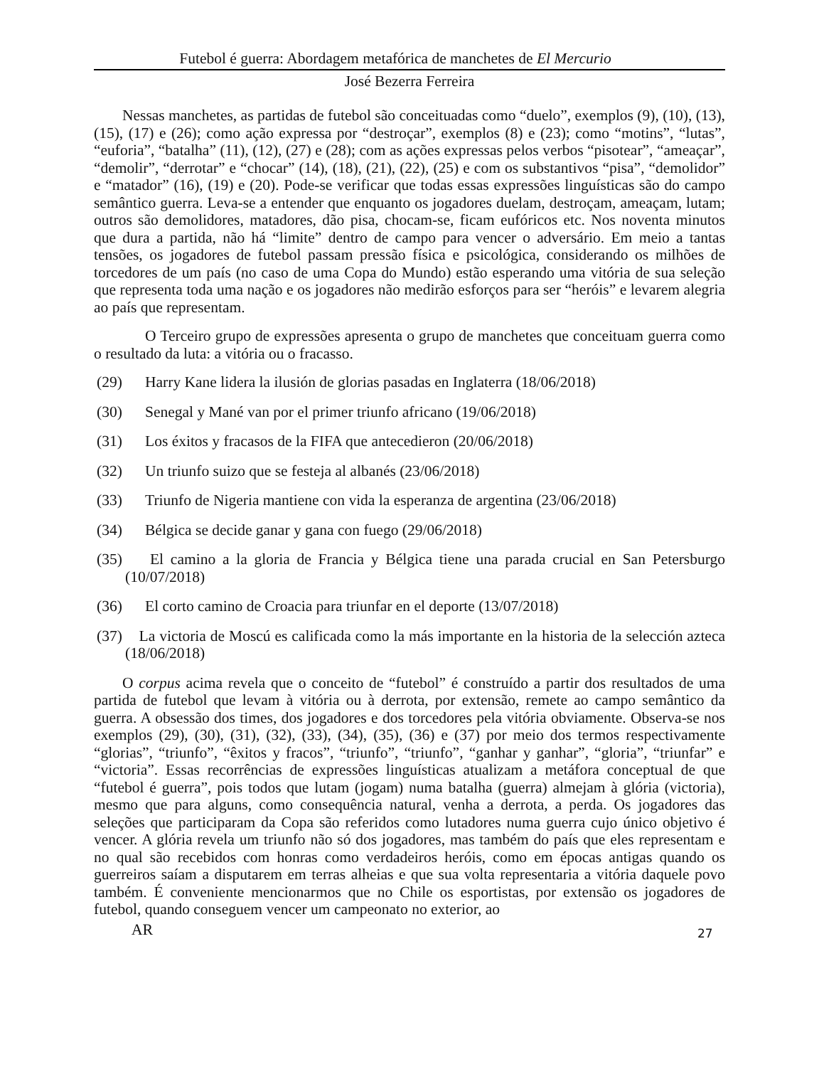Futebol é guerra: Abordagem metafórica de manchetes de El Mercurio
José Bezerra Ferreira
Nessas manchetes, as partidas de futebol são conceituadas como “duelo”, exemplos (9), (10), (13), (15), (17) e (26); como ação expressa por “destroçar”, exemplos (8) e (23); como “motins”, “lutas”, “euforia”, “batalha” (11), (12), (27) e (28); com as ações expressas pelos verbos “pisotear”, “ameaçar”, “demolir”, “derrotar” e “chocar” (14), (18), (21), (22), (25) e com os substantivos “pisa”, “demolidor” e “matador” (16), (19) e (20). Pode-se verificar que todas essas expressões linguísticas são do campo semântico guerra. Leva-se a entender que enquanto os jogadores duelam, destroçam, ameaçam, lutam; outros são demolidores, matadores, dão pisa, chocam-se, ficam eufóricos etc. Nos noventa minutos que dura a partida, não há “limite” dentro de campo para vencer o adversário. Em meio a tantas tensões, os jogadores de futebol passam pressão física e psicológica, considerando os milhões de torcedores de um país (no caso de uma Copa do Mundo) estão esperando uma vitória de sua seleção que representa toda uma nação e os jogadores não medirão esforços para ser “heróis” e levarem alegria ao país que representam.
O Terceiro grupo de expressões apresenta o grupo de manchetes que conceituam guerra como o resultado da luta: a vitória ou o fracasso.
(29) Harry Kane lidera la ilusión de glorias pasadas en Inglaterra (18/06/2018)
(30) Senegal y Mané van por el primer triunfo africano (19/06/2018)
(31) Los éxitos y fracasos de la FIFA que antecedieron (20/06/2018)
(32) Un triunfo suizo que se festeja al albanés (23/06/2018)
(33) Triunfo de Nigeria mantiene con vida la esperanza de argentina (23/06/2018)
(34) Bélgica se decide ganar y gana con fuego (29/06/2018)
(35) El camino a la gloria de Francia y Bélgica tiene una parada crucial en San Petersburgo (10/07/2018)
(36) El corto camino de Croacia para triunfar en el deporte (13/07/2018)
(37) La victoria de Moscú es calificada como la más importante en la historia de la selección azteca (18/06/2018)
O corpus acima revela que o conceito de “futebol” é construído a partir dos resultados de uma partida de futebol que levam à vitória ou à derrota, por extensão, remete ao campo semântico da guerra. A obsessão dos times, dos jogadores e dos torcedores pela vitória obviamente. Observa-se nos exemplos (29), (30), (31), (32), (33), (34), (35), (36) e (37) por meio dos termos respectivamente “glorias”, “triunfo”, “êxitos y fracos”, “triunfo”, “triunfo”, “ganhar y ganhar”, “gloria”, “triunfar” e “victoria”. Essas recorrências de expressões linguísticas atualizam a metáfora conceptual de que “futebol é guerra”, pois todos que lutam (jogam) numa batalha (guerra) almejam à glória (victoria), mesmo que para alguns, como consequência natural, venha a derrota, a perda. Os jogadores das seleções que participaram da Copa são referidos como lutadores numa guerra cujo único objetivo é vencer. A glória revela um triunfo não só dos jogadores, mas também do país que eles representam e no qual são recebidos com honras como verdadeiros heróis, como em épocas antigas quando os guerreiros saíam a disputarem em terras alheias e que sua volta representaria a vitória daquele povo também. É conveniente mencionarmos que no Chile os esportistas, por extensão os jogadores de futebol, quando conseguem vencer um campeonato no exterior, ao
AR 27